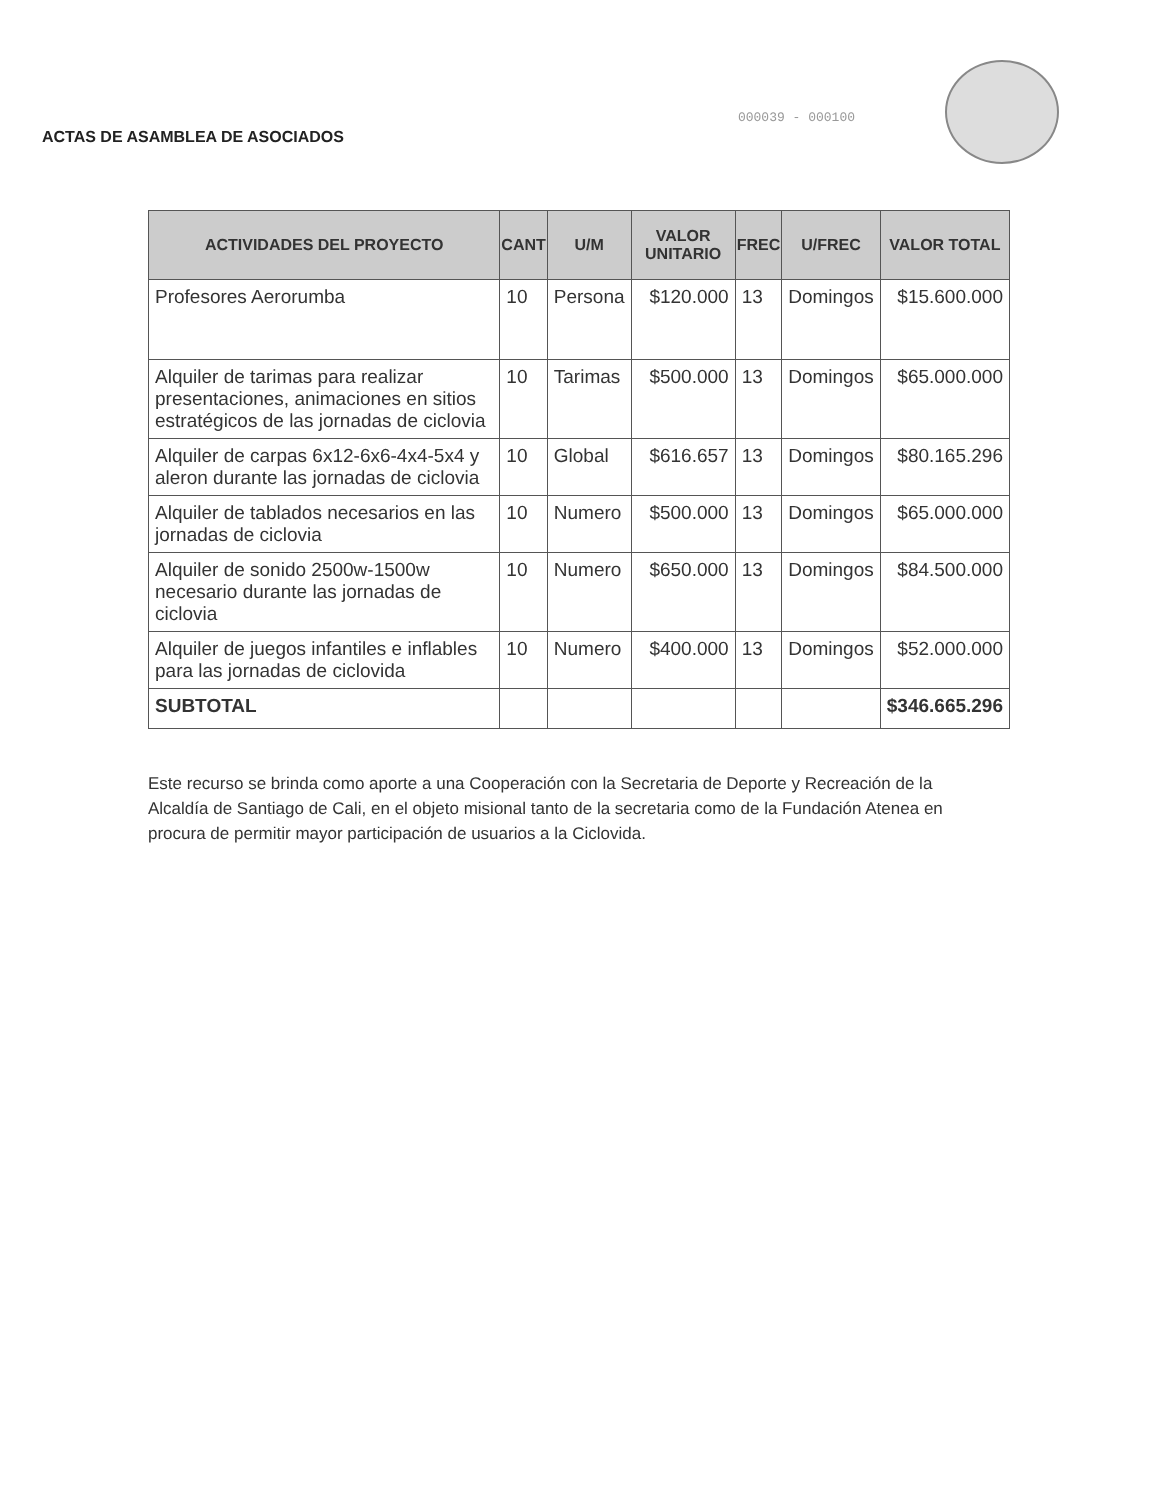ACTAS DE ASAMBLEA DE ASOCIADOS
000039 - 000100
| ACTIVIDADES DEL PROYECTO | CANT | U/M | VALOR UNITARIO | FREC | U/FREC | VALOR TOTAL |
| --- | --- | --- | --- | --- | --- | --- |
| Profesores Aerorumba | 10 | Persona | $120.000 | 13 | Domingos | $15.600.000 |
| Alquiler de tarimas para realizar presentaciones, animaciones en sitios estratégicos de las jornadas de ciclovia | 10 | Tarimas | $500.000 | 13 | Domingos | $65.000.000 |
| Alquiler de carpas 6x12-6x6-4x4-5x4 y aleron durante las jornadas de ciclovia | 10 | Global | $616.657 | 13 | Domingos | $80.165.296 |
| Alquiler de tablados necesarios en las jornadas de ciclovia | 10 | Numero | $500.000 | 13 | Domingos | $65.000.000 |
| Alquiler de sonido 2500w-1500w necesario durante las jornadas de ciclovia | 10 | Numero | $650.000 | 13 | Domingos | $84.500.000 |
| Alquiler de juegos infantiles e inflables para las jornadas de ciclovida | 10 | Numero | $400.000 | 13 | Domingos | $52.000.000 |
| SUBTOTAL | | | | | | $346.665.296 |
Este recurso se brinda como aporte a una Cooperación con la Secretaria de Deporte y Recreación de la Alcaldía de Santiago de Cali, en el objeto misional tanto de la secretaria como de la Fundación Atenea en procura de permitir mayor participación de usuarios a la Ciclovida.